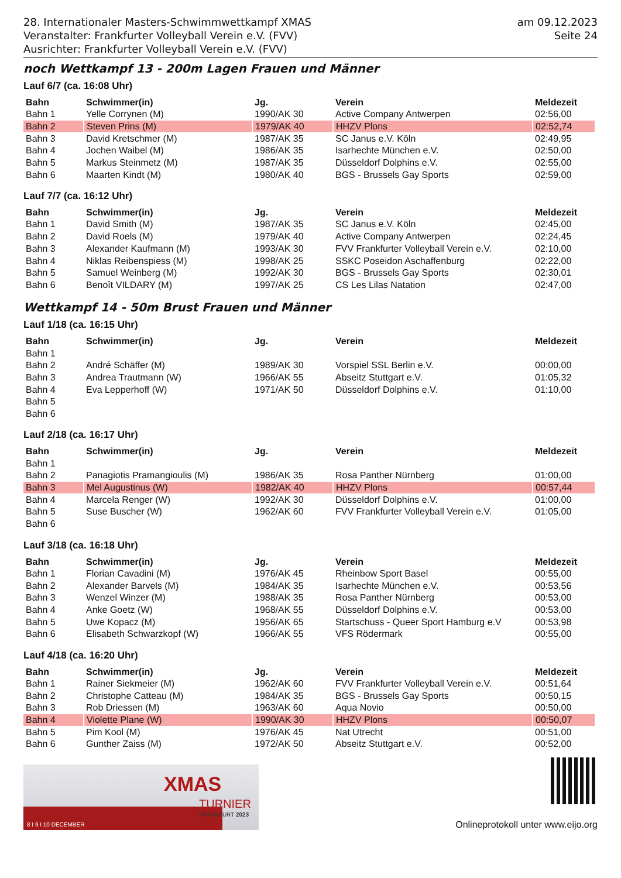28. Internationaler Masters-Schwimmwettkampf XMAS
Veranstalter: Frankfurter Volleyball Verein e.V. (FVV)
Ausrichter: Frankfurter Volleyball Verein e.V. (FVV)
am 09.12.2023
Seite 24
noch Wettkampf 13 - 200m Lagen Frauen und Männer
Lauf 6/7 (ca. 16:08 Uhr)
| Bahn | Schwimmer(in) | Jg. | Verein | Meldezeit |
| --- | --- | --- | --- | --- |
| Bahn 1 | Yelle Corrynen (M) | 1990/AK 30 | Active Company Antwerpen | 02:56,00 |
| Bahn 2 | Steven Prins (M) | 1979/AK 40 | HHZV Plons | 02:52,74 |
| Bahn 3 | David Kretschmer (M) | 1987/AK 35 | SC Janus e.V. Köln | 02:49,95 |
| Bahn 4 | Jochen Waibel (M) | 1986/AK 35 | Isarhechte München e.V. | 02:50,00 |
| Bahn 5 | Markus Steinmetz (M) | 1987/AK 35 | Düsseldorf Dolphins e.V. | 02:55,00 |
| Bahn 6 | Maarten Kindt (M) | 1980/AK 40 | BGS - Brussels Gay Sports | 02:59,00 |
Lauf 7/7 (ca. 16:12 Uhr)
| Bahn | Schwimmer(in) | Jg. | Verein | Meldezeit |
| --- | --- | --- | --- | --- |
| Bahn 1 | David Smith (M) | 1987/AK 35 | SC Janus e.V. Köln | 02:45,00 |
| Bahn 2 | David Roels (M) | 1979/AK 40 | Active Company Antwerpen | 02:24,45 |
| Bahn 3 | Alexander Kaufmann (M) | 1993/AK 30 | FVV Frankfurter Volleyball Verein e.V. | 02:10,00 |
| Bahn 4 | Niklas Reibenspiess (M) | 1998/AK 25 | SSKC Poseidon Aschaffenburg | 02:22,00 |
| Bahn 5 | Samuel Weinberg (M) | 1992/AK 30 | BGS - Brussels Gay Sports | 02:30,01 |
| Bahn 6 | Benoît VILDARY (M) | 1997/AK 25 | CS Les Lilas Natation | 02:47,00 |
Wettkampf 14 - 50m Brust Frauen und Männer
Lauf 1/18 (ca. 16:15 Uhr)
| Bahn | Schwimmer(in) | Jg. | Verein | Meldezeit |
| --- | --- | --- | --- | --- |
| Bahn 1 | | | | |
| Bahn 2 | André Schäffer (M) | 1989/AK 30 | Vorspiel SSL Berlin e.V. | 00:00,00 |
| Bahn 3 | Andrea Trautmann (W) | 1966/AK 55 | Abseitz Stuttgart e.V. | 01:05,32 |
| Bahn 4 | Eva Lepperhoff (W) | 1971/AK 50 | Düsseldorf Dolphins e.V. | 01:10,00 |
| Bahn 5 | | | | |
| Bahn 6 | | | | |
Lauf 2/18 (ca. 16:17 Uhr)
| Bahn | Schwimmer(in) | Jg. | Verein | Meldezeit |
| --- | --- | --- | --- | --- |
| Bahn 1 | | | | |
| Bahn 2 | Panagiotis Pramangioulis (M) | 1986/AK 35 | Rosa Panther Nürnberg | 01:00,00 |
| Bahn 3 | Mel Augustinus (W) | 1982/AK 40 | HHZV Plons | 00:57,44 |
| Bahn 4 | Marcela Renger (W) | 1992/AK 30 | Düsseldorf Dolphins e.V. | 01:00,00 |
| Bahn 5 | Suse Buscher (W) | 1962/AK 60 | FVV Frankfurter Volleyball Verein e.V. | 01:05,00 |
| Bahn 6 | | | | |
Lauf 3/18 (ca. 16:18 Uhr)
| Bahn | Schwimmer(in) | Jg. | Verein | Meldezeit |
| --- | --- | --- | --- | --- |
| Bahn 1 | Florian Cavadini (M) | 1976/AK 45 | Rheinbow Sport Basel | 00:55,00 |
| Bahn 2 | Alexander Barvels (M) | 1984/AK 35 | Isarhechte München e.V. | 00:53,56 |
| Bahn 3 | Wenzel Winzer (M) | 1988/AK 35 | Rosa Panther Nürnberg | 00:53,00 |
| Bahn 4 | Anke Goetz (W) | 1968/AK 55 | Düsseldorf Dolphins e.V. | 00:53,00 |
| Bahn 5 | Uwe Kopacz (M) | 1956/AK 65 | Startschuss - Queer Sport Hamburg e.V | 00:53,98 |
| Bahn 6 | Elisabeth Schwarzkopf (W) | 1966/AK 55 | VFS Rödermark | 00:55,00 |
Lauf 4/18 (ca. 16:20 Uhr)
| Bahn | Schwimmer(in) | Jg. | Verein | Meldezeit |
| --- | --- | --- | --- | --- |
| Bahn 1 | Rainer Siekmeier (M) | 1962/AK 60 | FVV Frankfurter Volleyball Verein e.V. | 00:51,64 |
| Bahn 2 | Christophe Catteau (M) | 1984/AK 35 | BGS - Brussels Gay Sports | 00:50,15 |
| Bahn 3 | Rob Driessen (M) | 1963/AK 60 | Aqua Novio | 00:50,00 |
| Bahn 4 | Violette Plane (W) | 1990/AK 30 | HHZV Plons | 00:50,07 |
| Bahn 5 | Pim Kool (M) | 1976/AK 45 | Nat Utrecht | 00:51,00 |
| Bahn 6 | Gunther Zaiss (M) | 1972/AK 50 | Abseitz Stuttgart e.V. | 00:52,00 |
XMAS
TURNIER
FRANKFURT 2023
8 I 9 I 10 DECEMBER
Onlineprotokoll unter www.eijo.org